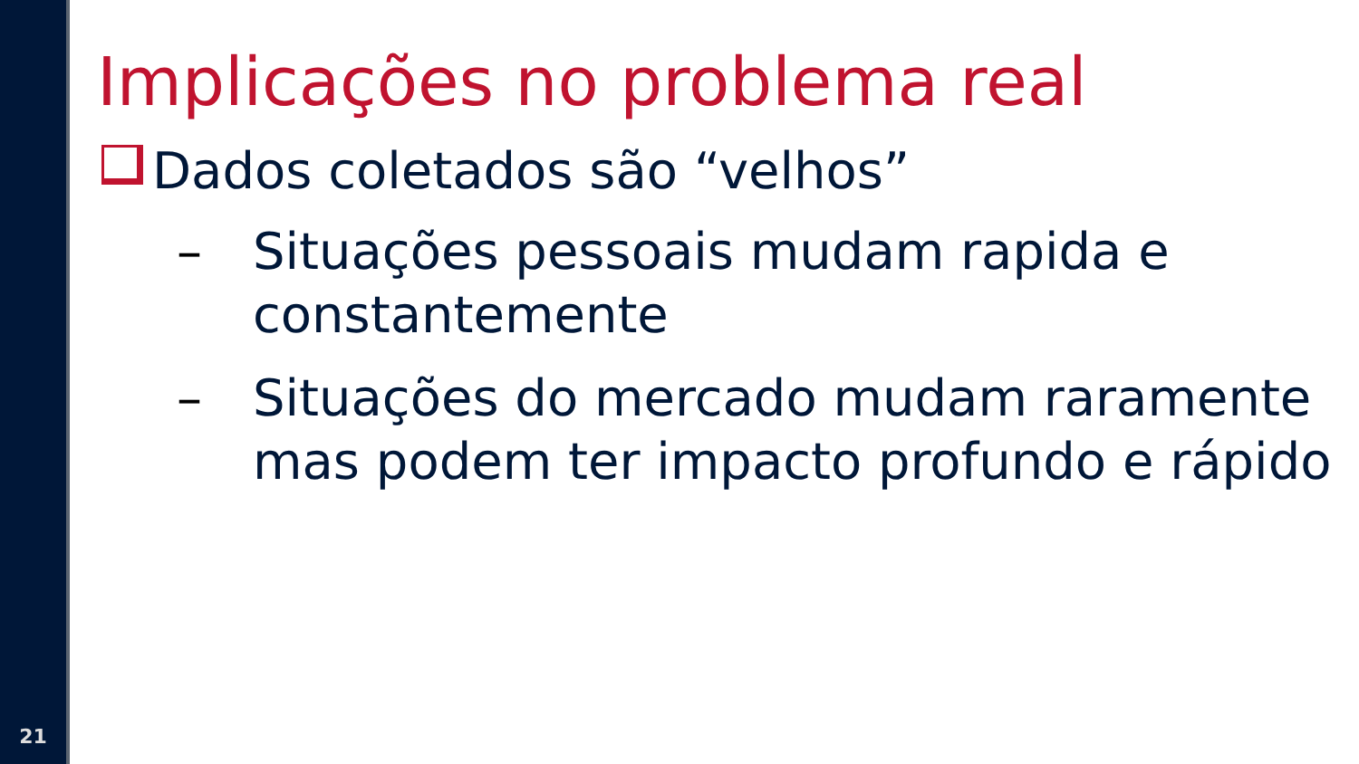21
Implicações no problema real
Dados coletados são “velhos”
– Situações pessoais mudam rapida e constantemente
– Situações do mercado mudam raramente mas podem ter impacto profundo e rápido